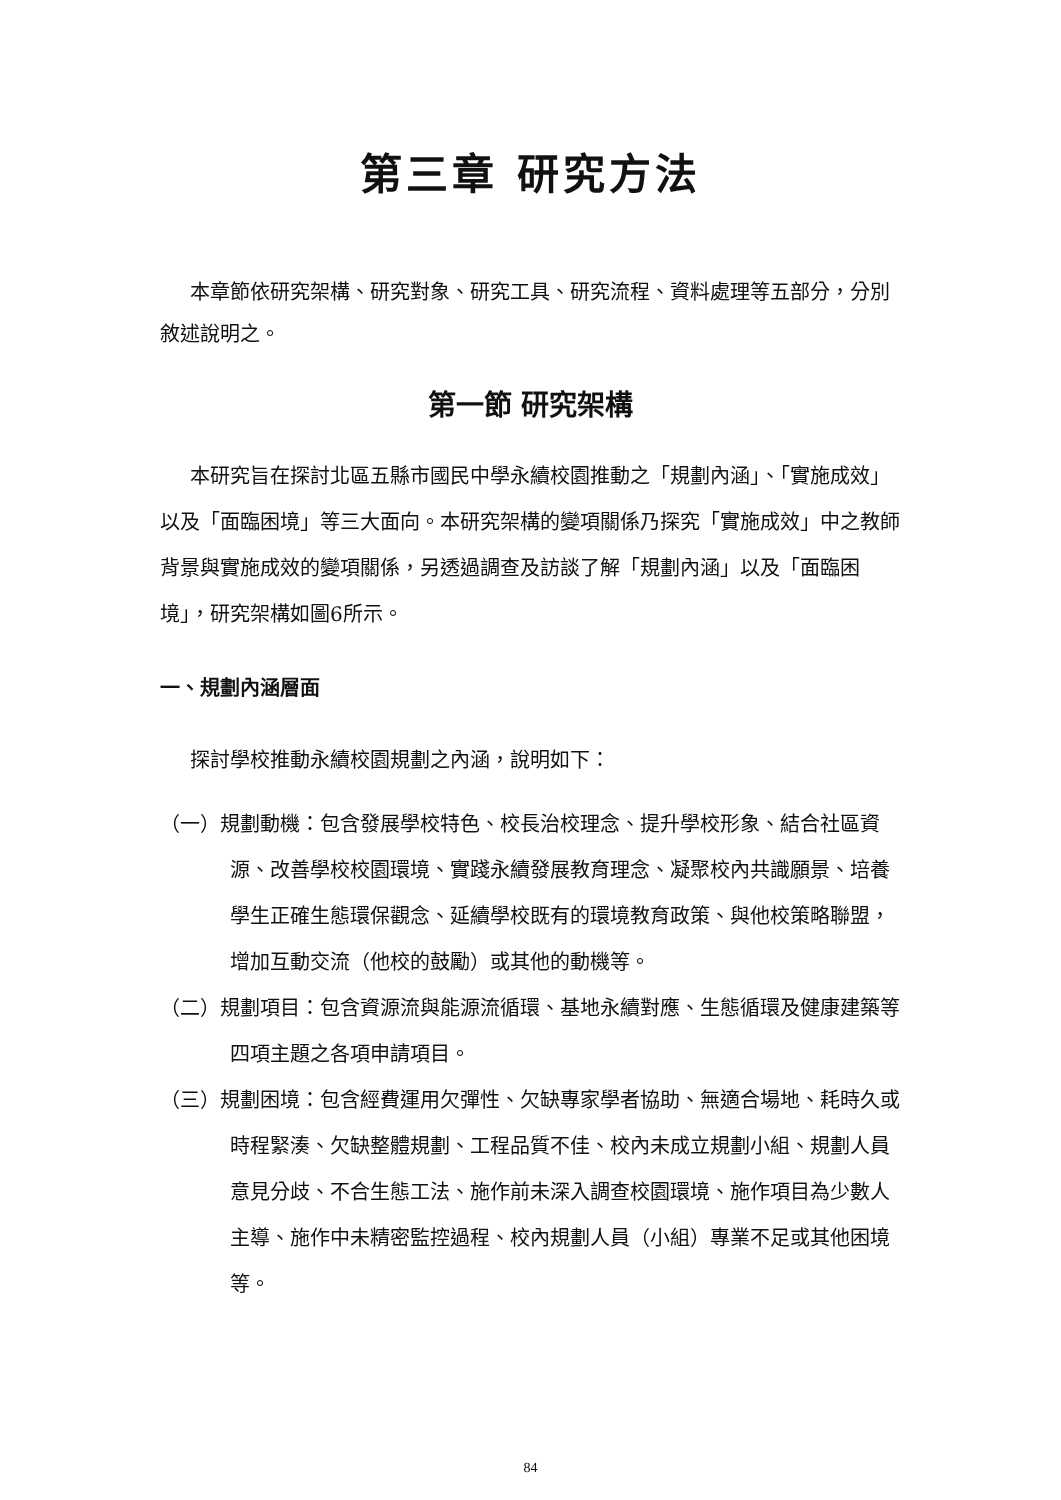第三章 研究方法
本章節依研究架構、研究對象、研究工具、研究流程、資料處理等五部分，分別敘述說明之。
第一節 研究架構
本研究旨在探討北區五縣市國民中學永續校園推動之「規劃內涵」、「實施成效」以及「面臨困境」等三大面向。本研究架構的變項關係乃探究「實施成效」中之教師背景與實施成效的變項關係，另透過調查及訪談了解「規劃內涵」以及「面臨困境」，研究架構如圖6所示。
一、規劃內涵層面
探討學校推動永續校園規劃之內涵，說明如下：
（一）規劃動機：包含發展學校特色、校長治校理念、提升學校形象、結合社區資源、改善學校校園環境、實踐永續發展教育理念、凝聚校內共識願景、培養學生正確生態環保觀念、延續學校既有的環境教育政策、與他校策略聯盟，增加互動交流（他校的鼓勵）或其他的動機等。
（二）規劃項目：包含資源流與能源流循環、基地永續對應、生態循環及健康建築等四項主題之各項申請項目。
（三）規劃困境：包含經費運用欠彈性、欠缺專家學者協助、無適合場地、耗時久或時程緊湊、欠缺整體規劃、工程品質不佳、校內未成立規劃小組、規劃人員意見分歧、不合生態工法、施作前未深入調查校園環境、施作項目為少數人主導、施作中未精密監控過程、校內規劃人員（小組）專業不足或其他困境等。
84